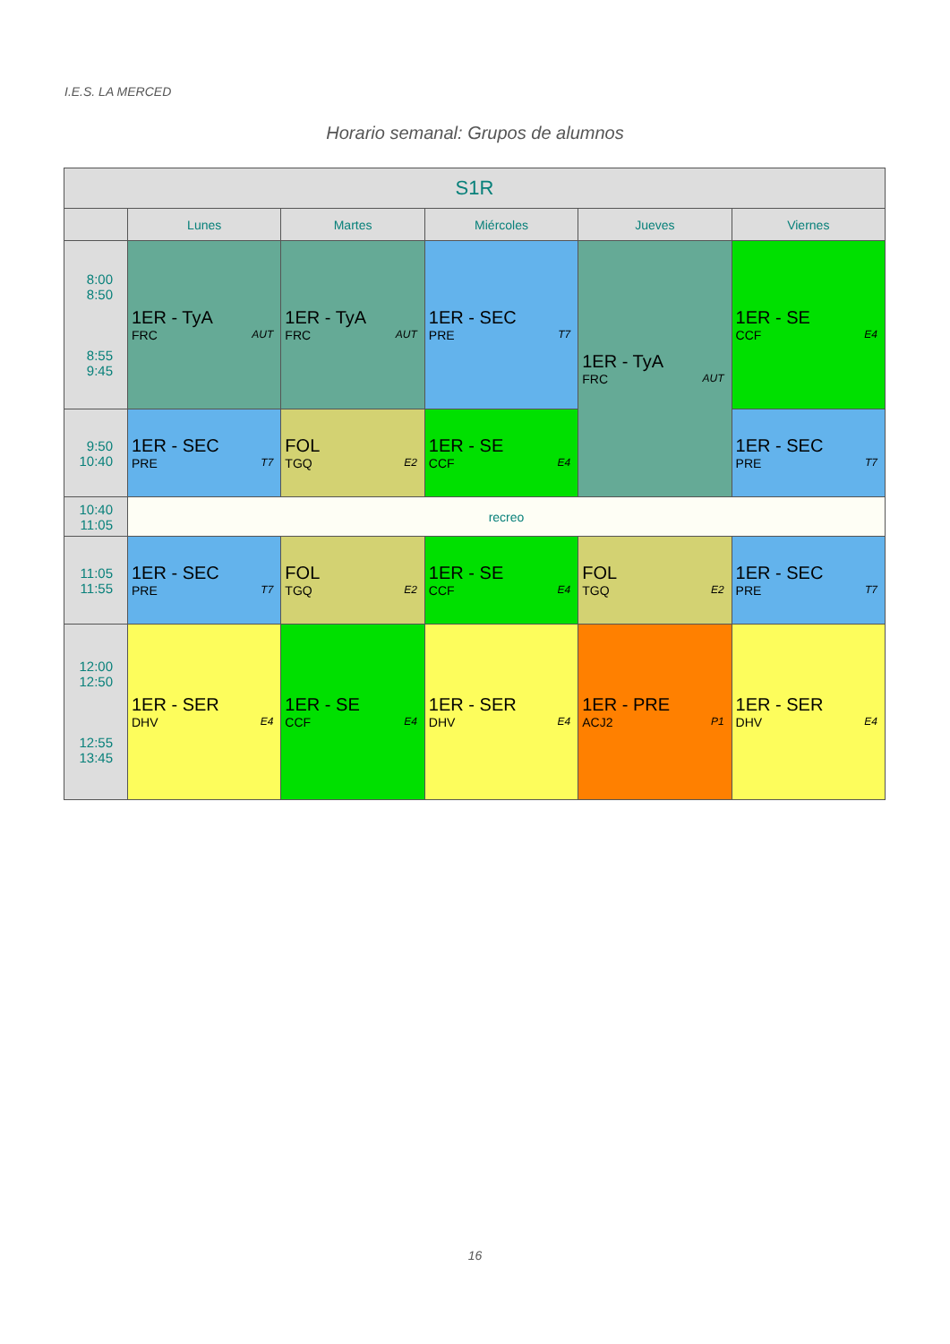I.E.S. LA MERCED
Horario semanal: Grupos de alumnos
| S1R | | | | | |
| --- | --- | --- | --- | --- | --- |
| | Lunes | Martes | Miércoles | Jueves | Viernes |
| 8:00 8:50 8:55 9:45 | 1ER - TyA FRC AUT | 1ER - TyA FRC AUT | 1ER - SEC PRE T7 | 1ER - TyA FRC AUT | 1ER - SE CCF E4 |
| 9:50 10:40 | 1ER - SEC PRE T7 | FOL TGQ E2 | 1ER - SE CCF E4 | | 1ER - SEC PRE T7 |
| 10:40 11:05 | recreo | | | | |
| 11:05 11:55 | 1ER - SEC PRE T7 | FOL TGQ E2 | 1ER - SE CCF E4 | FOL TGQ E2 | 1ER - SEC PRE T7 |
| 12:00 12:50 12:55 13:45 | 1ER - SER DHV E4 | 1ER - SE CCF E4 | 1ER - SER DHV E4 | 1ER - PRE ACJ2 P1 | 1ER - SER DHV E4 |
16